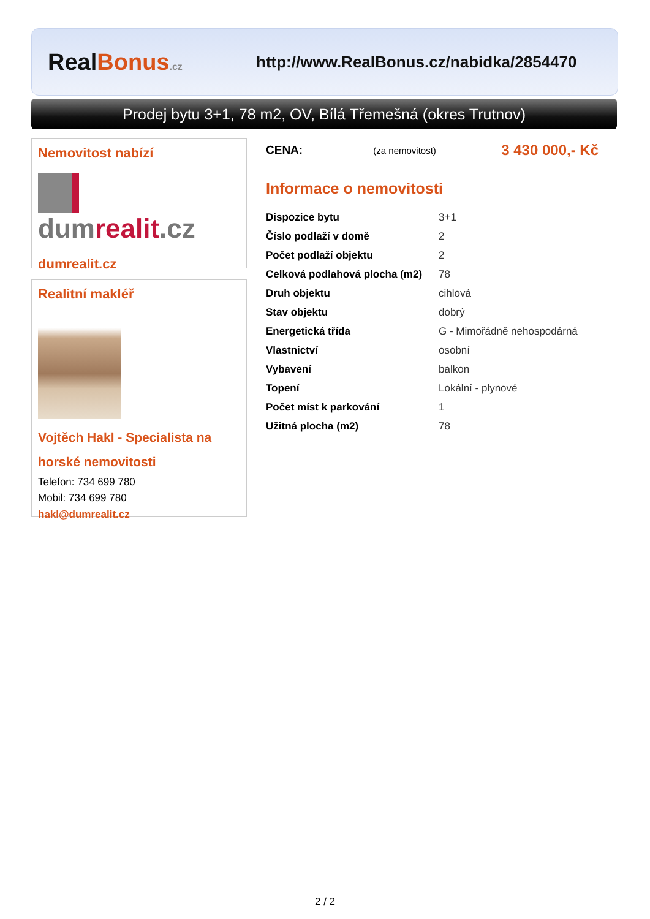RealBonus.cz
http://www.RealBonus.cz/nabidka/2854470
Prodej bytu 3+1, 78 m2, OV, Bílá Třemešná (okres Trutnov)
Nemovitost nabízí
dumrealit.cz
dumrealit.cz
Realitní makléř
Vojtěch Hakl - Specialista na horské nemovitosti
Telefon: 734 699 780
Mobil: 734 699 780
hakl@dumrealit.cz
| CENA: | (za nemovitost) | 3 430 000,- Kč |
Informace o nemovitosti
| Dispozice bytu | 3+1 |
| Číslo podlaží v domě | 2 |
| Počet podlaží objektu | 2 |
| Celková podlahová plocha (m2) | 78 |
| Druh objektu | cihlová |
| Stav objektu | dobrý |
| Energetická třída | G - Mimořádně nehospodárná |
| Vlastnictví | osobní |
| Vybavení | balkon |
| Topení | Lokální - plynové |
| Počet míst k parkování | 1 |
| Užitná plocha (m2) | 78 |
2 / 2